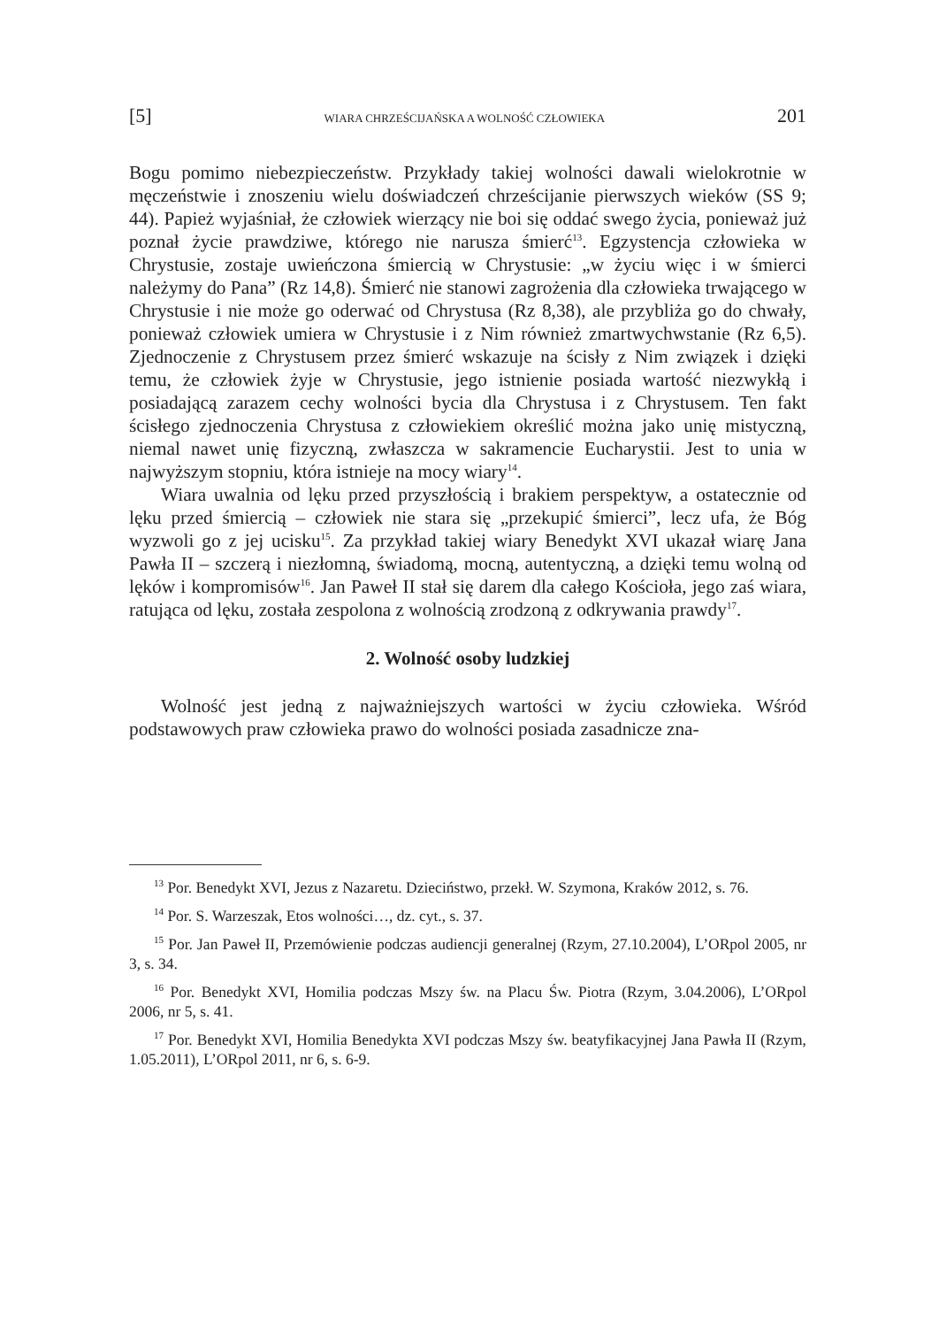[5] WIARA CHRZEŚCIJAŃSKA A WOLNOŚĆ CZŁOWIEKA 201
Bogu pomimo niebezpieczeństw. Przykłady takiej wolności dawali wielokrotnie w męczeństwie i znoszeniu wielu doświadczeń chrześcijanie pierwszych wieków (SS 9; 44). Papież wyjaśniał, że człowiek wierzący nie boi się oddać swego życia, ponieważ już poznał życie prawdziwe, którego nie narusza śmierć<sup>13</sup>. Egzystencja człowieka w Chrystusie, zostaje uwieńczona śmiercią w Chrystusie: „w życiu więc i w śmierci należymy do Pana” (Rz 14,8). Śmierć nie stanowi zagrożenia dla człowieka trwającego w Chrystusie i nie może go oderwać od Chrystusa (Rz 8,38), ale przybliża go do chwały, ponieważ człowiek umiera w Chrystusie i z Nim również zmartwychwstanie (Rz 6,5). Zjednoczenie z Chrystusem przez śmierć wskazuje na ścisły z Nim związek i dzięki temu, że człowiek żyje w Chrystusie, jego istnienie posiada wartość niezwykłą i posiadającą zarazem cechy wolności bycia dla Chrystusa i z Chrystusem. Ten fakt ścisłego zjednoczenia Chrystusa z człowiekiem określić można jako unię mistyczną, niemal nawet unię fizyczną, zwłaszcza w sakramencie Eucharystii. Jest to unia w najwyższym stopniu, która istnieje na mocy wiary<sup>14</sup>.
Wiara uwalnia od lęku przed przyszłością i brakiem perspektyw, a ostatecznie od lęku przed śmiercią – człowiek nie stara się „przekupić śmierci”, lecz ufa, że Bóg wyzwoli go z jej ucisku<sup>15</sup>. Za przykład takiej wiary Benedykt XVI ukazał wiarę Jana Pawła II – szczerą i niezłomną, świadomą, mocną, autentyczną, a dzięki temu wolną od lęków i kompromisów<sup>16</sup>. Jan Paweł II stał się darem dla całego Kościoła, jego zaś wiara, ratująca od lęku, została zespolona z wolnością zrodzoną z odkrywania prawdy<sup>17</sup>.
2. Wolność osoby ludzkiej
Wolność jest jedną z najważniejszych wartości w życiu człowieka. Wśród podstawowych praw człowieka prawo do wolności posiada zasadnicze zna-
<sup>13</sup> Por. Benedykt XVI, Jezus z Nazaretu. Dzieciństwo, przekł. W. Szymona, Kraków 2012, s. 76.
<sup>14</sup> Por. S. Warzeszak, Etos wolności…, dz. cyt., s. 37.
<sup>15</sup> Por. Jan Paweł II, Przemówienie podczas audiencji generalnej (Rzym, 27.10.2004), L’ORpol 2005, nr 3, s. 34.
<sup>16</sup> Por. Benedykt XVI, Homilia podczas Mszy św. na Placu Św. Piotra (Rzym, 3.04.2006), L’ORpol 2006, nr 5, s. 41.
<sup>17</sup> Por. Benedykt XVI, Homilia Benedykta XVI podczas Mszy św. beatyfikacyjnej Jana Pawła II (Rzym, 1.05.2011), L’ORpol 2011, nr 6, s. 6-9.